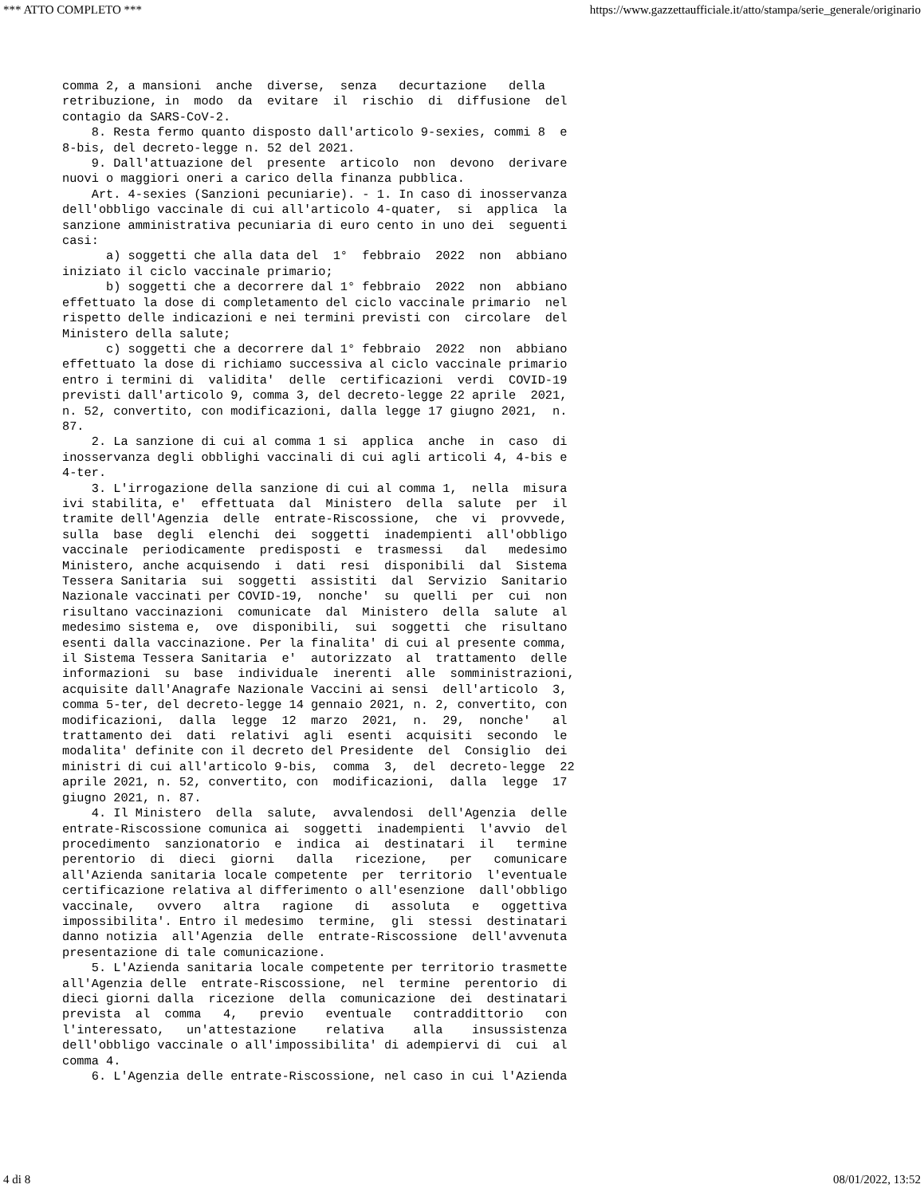*** ATTO COMPLETO *** https://www.gazzettaufficiale.it/atto/stampa/serie_generale/originario
comma 2, a mansioni  anche  diverse,  senza   decurtazione   della
retribuzione, in  modo  da  evitare  il  rischio  di  diffusione  del
contagio da SARS-CoV-2. 
    8. Resta fermo quanto disposto dall'articolo 9-sexies, commi 8  e
8-bis, del decreto-legge n. 52 del 2021. 
    9. Dall'attuazione del  presente  articolo  non  devono  derivare
nuovi o maggiori oneri a carico della finanza pubblica. 
    Art. 4-sexies (Sanzioni pecuniarie). - 1. In caso di inosservanza
dell'obbligo vaccinale di cui all'articolo 4-quater,  si  applica  la
sanzione amministrativa pecuniaria di euro cento in uno dei  seguenti
casi: 
      a) soggetti che alla data del  1°  febbraio  2022  non  abbiano
iniziato il ciclo vaccinale primario; 
      b) soggetti che a decorrere dal 1° febbraio  2022  non  abbiano
effettuato la dose di completamento del ciclo vaccinale primario  nel
rispetto delle indicazioni e nei termini previsti con  circolare  del
Ministero della salute; 
      c) soggetti che a decorrere dal 1° febbraio  2022  non  abbiano
effettuato la dose di richiamo successiva al ciclo vaccinale primario
entro i termini di  validita'  delle  certificazioni  verdi  COVID-19
previsti dall'articolo 9, comma 3, del decreto-legge 22 aprile  2021,
n. 52, convertito, con modificazioni, dalla legge 17 giugno 2021,  n.
87. 
    2. La sanzione di cui al comma 1 si  applica  anche  in  caso  di
inosservanza degli obblighi vaccinali di cui agli articoli 4, 4-bis e
4-ter. 
    3. L'irrogazione della sanzione di cui al comma 1,  nella  misura
ivi stabilita, e'  effettuata  dal  Ministero  della  salute  per  il
tramite dell'Agenzia  delle  entrate-Riscossione,  che  vi  provvede,
sulla  base  degli  elenchi  dei  soggetti  inadempienti  all'obbligo
vaccinale  periodicamente  predisposti  e  trasmessi   dal   medesimo
Ministero, anche acquisendo  i  dati  resi  disponibili  dal  Sistema
Tessera Sanitaria  sui  soggetti  assistiti  dal  Servizio  Sanitario
Nazionale vaccinati per COVID-19,  nonche'  su  quelli  per  cui  non
risultano vaccinazioni  comunicate  dal  Ministero  della  salute  al
medesimo sistema e,  ove  disponibili,  sui  soggetti  che  risultano
esenti dalla vaccinazione. Per la finalita' di cui al presente comma,
il Sistema Tessera Sanitaria  e'  autorizzato  al  trattamento  delle
informazioni  su  base  individuale  inerenti  alle  somministrazioni,
acquisite dall'Anagrafe Nazionale Vaccini ai sensi  dell'articolo  3,
comma 5-ter, del decreto-legge 14 gennaio 2021, n. 2, convertito, con
modificazioni,  dalla  legge  12  marzo  2021,  n.  29,  nonche'   al
trattamento dei  dati  relativi  agli  esenti  acquisiti  secondo  le
modalita' definite con il decreto del Presidente  del  Consiglio  dei
ministri di cui all'articolo 9-bis,  comma  3,  del  decreto-legge  22
aprile 2021, n. 52, convertito, con  modificazioni,  dalla  legge  17
giugno 2021, n. 87. 
    4. Il Ministero  della  salute,  avvalendosi  dell'Agenzia  delle
entrate-Riscossione comunica ai  soggetti  inadempienti  l'avvio  del
procedimento  sanzionatorio  e  indica  ai  destinatari  il   termine
perentorio  di  dieci  giorni   dalla   ricezione,   per   comunicare
all'Azienda sanitaria locale competente  per  territorio  l'eventuale
certificazione relativa al differimento o all'esenzione  dall'obbligo
vaccinale,   ovvero   altra   ragione   di   assoluta   e   oggettiva
impossibilita'. Entro il medesimo  termine,  gli  stessi  destinatari
danno notizia  all'Agenzia  delle  entrate-Riscossione  dell'avvenuta
presentazione di tale comunicazione. 
    5. L'Azienda sanitaria locale competente per territorio trasmette
all'Agenzia delle  entrate-Riscossione,  nel  termine  perentorio  di
dieci giorni dalla  ricezione  della  comunicazione  dei  destinatari
prevista  al  comma   4,   previo   eventuale   contraddittorio   con
l'interessato,   un'attestazione    relativa    alla    insussistenza
dell'obbligo vaccinale o all'impossibilita' di adempiervi di  cui  al
comma 4. 
    6. L'Agenzia delle entrate-Riscossione, nel caso in cui l'Azienda
4 di 8 08/01/2022, 13:52